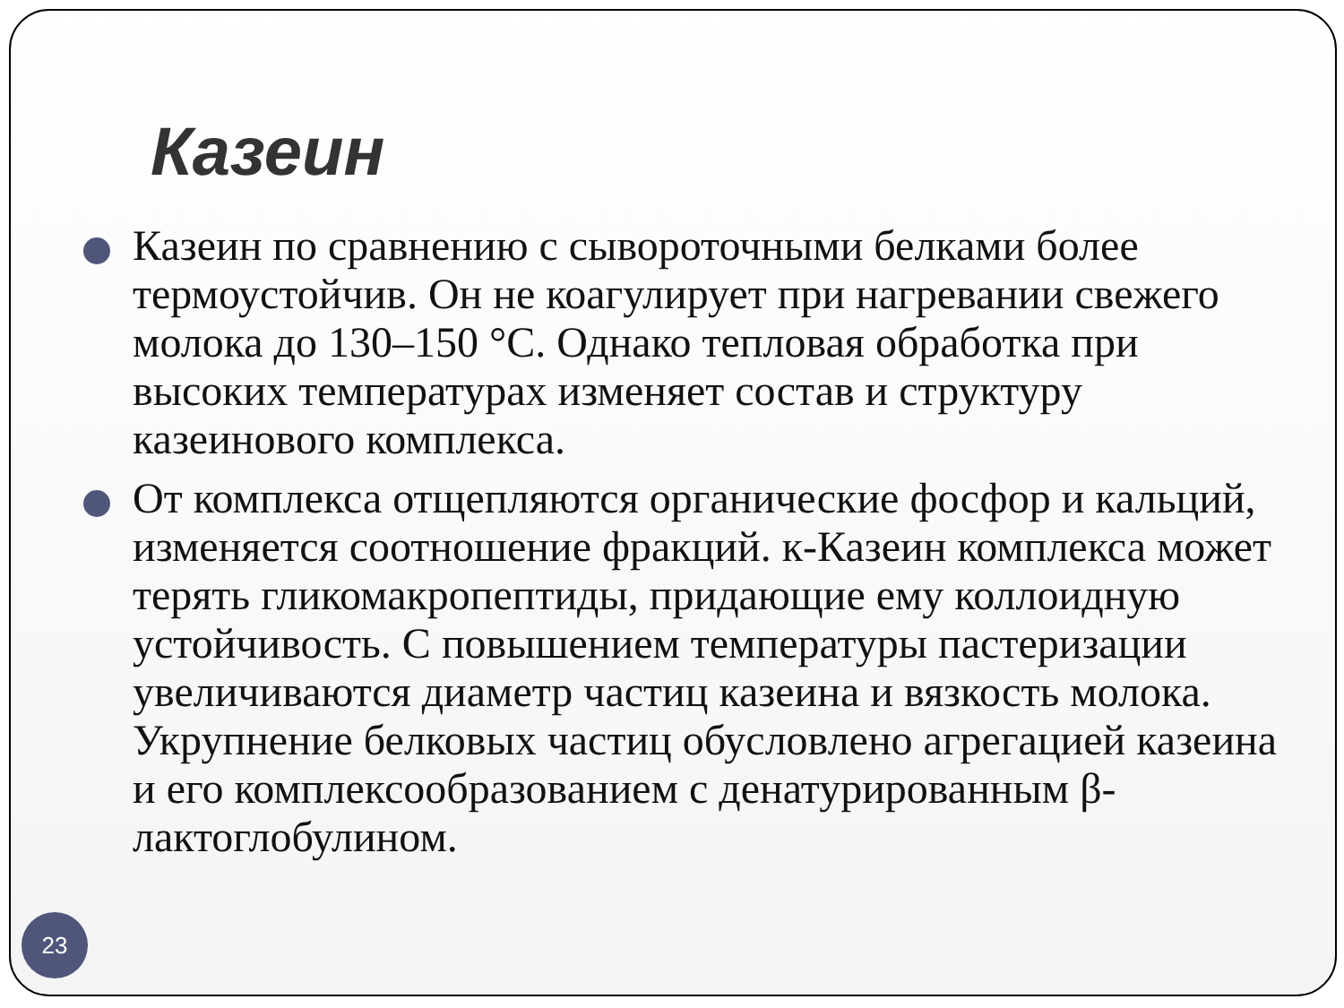Казеин
Казеин по сравнению с сывороточными белками более термоустойчив. Он не коагулирует при нагревании свежего молока до 130–150 °С. Однако тепловая обработка при высоких температурах изменяет состав и структуру казеинового комплекса.
От комплекса отщепляются органические фосфор и кальций, изменяется соотношение фракций. к-Казеин комплекса может терять гликомакропептиды, придающие ему коллоидную устойчивость. С повышением температуры пастеризации увеличиваются диаметр частиц казеина и вязкость молока. Укрупнение белковых частиц обусловлено агрегацией казеина и его комплексообразованием с денатурированным β-лактоглобулином.
23